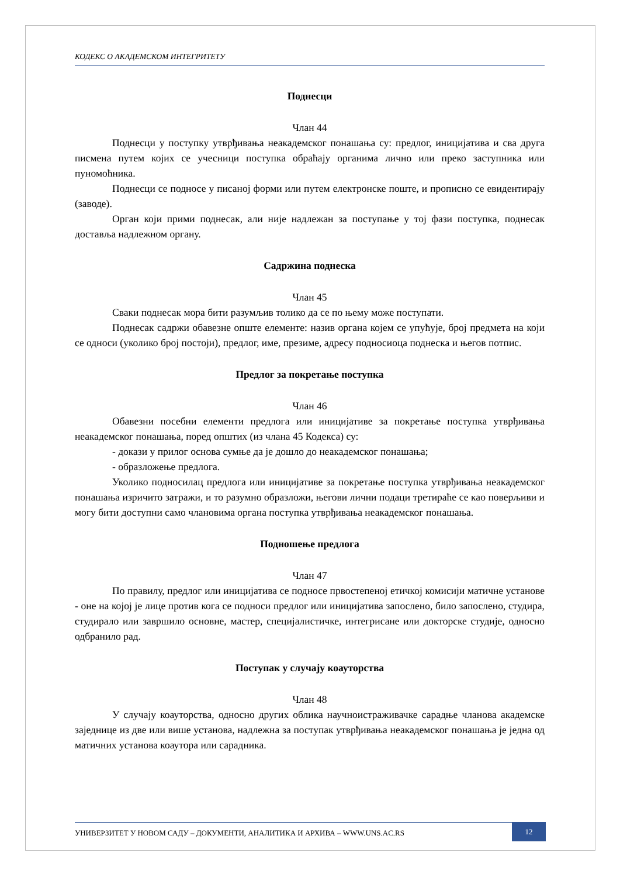КОДЕКС О АКАДЕМСКОМ ИНТЕГРИТЕТУ
Поднесци
Члан 44
Поднесци у поступку утврђивања неакадемског понашања су: предлог, иницијатива и сва друга писмена путем којих се учесници поступка обраћају органима лично или преко заступника или пуномоћника.
Поднесци се подносе у писаној форми или путем електронске поште, и прописно се евидентирају (заводе).
Орган који прими поднесак, али није надлежан за поступање у тој фази поступка, поднесак доставља надлежном органу.
Садржина поднеска
Члан 45
Сваки поднесак мора бити разумљив толико да се по њему може поступати.
Поднесак садржи обавезне опште елементе: назив органа којем се упућује, број предмета на који се односи (уколико број постоји), предлог, име, презиме, адресу подносиоца поднеска и његов потпис.
Предлог за покретање поступка
Члан 46
Обавезни посебни елементи предлога или иницијативе за покретање поступка утврђивања неакадемског понашања, поред општих (из члана 45 Кодекса) су:
- докази у прилог основа сумње да је дошло до неакадемског понашања;
- образложење предлога.
Уколико подносилац предлога или иницијативе за покретање поступка утврђивања неакадемског понашања изричито затражи, и то разумно образложи, његови лични подаци третираће се као поверљиви и могу бити доступни само члановима органа поступка утврђивања неакадемског понашања.
Подношење предлога
Члан 47
По правилу, предлог или иницијатива се подносе првостепеној етичкој комисији матичне установе - оне на којој је лице против кога се подноси предлог или иницијатива запослено, било запослено, студира, студирало или завршило основне, мастер, специјалистичке, интегрисане или докторске студије, односно одбранило рад.
Поступак у случају коауторства
Члан 48
У случају коауторства, односно других облика научноистраживачке сарадње чланова академске заједнице из две или више установа, надлежна за поступак утврђивања неакадемског понашања је једна од матичних установа коаутора или сарадника.
УНИВЕРЗИТЕТ У НОВОМ САДУ – ДОКУМЕНТИ, АНАЛИТИКА И АРХИВА – WWW.UNS.AC.RS
12